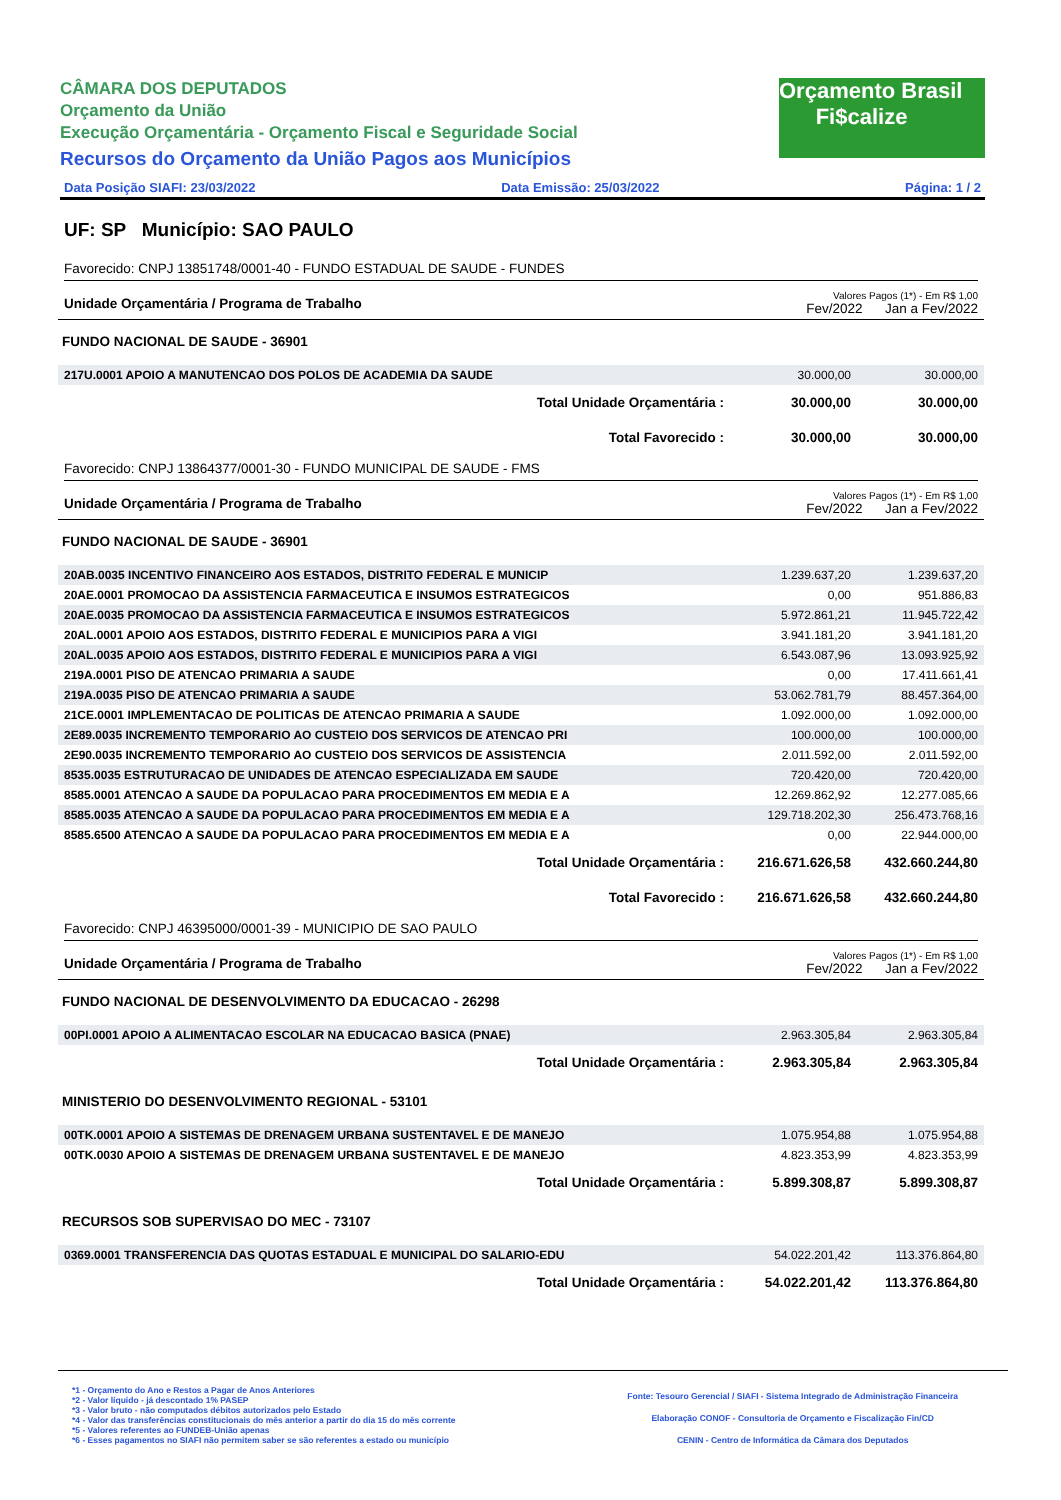CÂMARA DOS DEPUTADOS
Orçamento da União
Execução Orçamentária - Orçamento Fiscal e Seguridade Social
Recursos do Orçamento da União Pagos aos Municípios
Data Posição SIAFI: 23/03/2022 Data Emissão: 25/03/2022 Página: 1 / 2
Orçamento Brasil
Fi$calize
UF: SP Município: SAO PAULO
Favorecido: CNPJ 13851748/0001-40 - FUNDO ESTADUAL DE SAUDE - FUNDES
| Unidade Orçamentária / Programa de Trabalho | Valores Pagos (1*) - Em R$ 1,00 Fev/2022 Jan a Fev/2022 | |
| FUNDO NACIONAL DE SAUDE - 36901 | | |
| 217U.0001 APOIO A MANUTENCAO DOS POLOS DE ACADEMIA DA SAUDE | 30.000,00 | 30.000,00 |
| Total Unidade Orçamentária : | 30.000,00 | 30.000,00 |
| Total Favorecido : | 30.000,00 | 30.000,00 |
Favorecido: CNPJ 13864377/0001-30 - FUNDO MUNICIPAL DE SAUDE - FMS
| Unidade Orçamentária / Programa de Trabalho | Valores Pagos (1*) - Em R$ 1,00 Fev/2022 Jan a Fev/2022 | |
| FUNDO NACIONAL DE SAUDE - 36901 | | |
| 20AB.0035 INCENTIVO FINANCEIRO AOS ESTADOS, DISTRITO FEDERAL E MUNICIP | 1.239.637,20 | 1.239.637,20 |
| 20AE.0001 PROMOCAO DA ASSISTENCIA FARMACEUTICA E INSUMOS ESTRATEGICOS | 0,00 | 951.886,83 |
| 20AE.0035 PROMOCAO DA ASSISTENCIA FARMACEUTICA E INSUMOS ESTRATEGICOS | 5.972.861,21 | 11.945.722,42 |
| 20AL.0001 APOIO AOS ESTADOS, DISTRITO FEDERAL E MUNICIPIOS PARA A VIGI | 3.941.181,20 | 3.941.181,20 |
| 20AL.0035 APOIO AOS ESTADOS, DISTRITO FEDERAL E MUNICIPIOS PARA A VIGI | 6.543.087,96 | 13.093.925,92 |
| 219A.0001 PISO DE ATENCAO PRIMARIA A SAUDE | 0,00 | 17.411.661,41 |
| 219A.0035 PISO DE ATENCAO PRIMARIA A SAUDE | 53.062.781,79 | 88.457.364,00 |
| 21CE.0001 IMPLEMENTACAO DE POLITICAS DE ATENCAO PRIMARIA A SAUDE | 1.092.000,00 | 1.092.000,00 |
| 2E89.0035 INCREMENTO TEMPORARIO AO CUSTEIO DOS SERVICOS DE ATENCAO PRI | 100.000,00 | 100.000,00 |
| 2E90.0035 INCREMENTO TEMPORARIO AO CUSTEIO DOS SERVICOS DE ASSISTENCIA | 2.011.592,00 | 2.011.592,00 |
| 8535.0035 ESTRUTURACAO DE UNIDADES DE ATENCAO ESPECIALIZADA EM SAUDE | 720.420,00 | 720.420,00 |
| 8585.0001 ATENCAO A SAUDE DA POPULACAO PARA PROCEDIMENTOS EM MEDIA E A | 12.269.862,92 | 12.277.085,66 |
| 8585.0035 ATENCAO A SAUDE DA POPULACAO PARA PROCEDIMENTOS EM MEDIA E A | 129.718.202,30 | 256.473.768,16 |
| 8585.6500 ATENCAO A SAUDE DA POPULACAO PARA PROCEDIMENTOS EM MEDIA E A | 0,00 | 22.944.000,00 |
| Total Unidade Orçamentária : | 216.671.626,58 | 432.660.244,80 |
| Total Favorecido : | 216.671.626,58 | 432.660.244,80 |
Favorecido: CNPJ 46395000/0001-39 - MUNICIPIO DE SAO PAULO
| Unidade Orçamentária / Programa de Trabalho | Valores Pagos (1*) - Em R$ 1,00 Fev/2022 Jan a Fev/2022 | |
| FUNDO NACIONAL DE DESENVOLVIMENTO DA EDUCACAO - 26298 | | |
| 00PI.0001 APOIO A ALIMENTACAO ESCOLAR NA EDUCACAO BASICA (PNAE) | 2.963.305,84 | 2.963.305,84 |
| Total Unidade Orçamentária : | 2.963.305,84 | 2.963.305,84 |
| MINISTERIO DO DESENVOLVIMENTO REGIONAL - 53101 | | |
| 00TK.0001 APOIO A SISTEMAS DE DRENAGEM URBANA SUSTENTAVEL E DE MANEJO | 1.075.954,88 | 1.075.954,88 |
| 00TK.0030 APOIO A SISTEMAS DE DRENAGEM URBANA SUSTENTAVEL E DE MANEJO | 4.823.353,99 | 4.823.353,99 |
| Total Unidade Orçamentária : | 5.899.308,87 | 5.899.308,87 |
| RECURSOS SOB SUPERVISAO DO MEC - 73107 | | |
| 0369.0001 TRANSFERENCIA DAS QUOTAS ESTADUAL E MUNICIPAL DO SALARIO-EDU | 54.022.201,42 | 113.376.864,80 |
| Total Unidade Orçamentária : | 54.022.201,42 | 113.376.864,80 |
*1 - Orçamento do Ano e Restos a Pagar de Anos Anteriores
*2 - Valor líquido - já descontado 1% PASEP
*3 - Valor bruto - não computados débitos autorizados pelo Estado
*4 - Valor das transferências constitucionais do mês anterior a partir do dia 15 do mês corrente
*5 - Valores referentes ao FUNDEB-União apenas
*6 - Esses pagamentos no SIAFI não permitem saber se são referentes a estado ou município
Fonte: Tesouro Gerencial / SIAFI - Sistema Integrado de Administração Financeira
Elaboração CONOF - Consultoria de Orçamento e Fiscalização Fin/CD
CENIN - Centro de Informática da Câmara dos Deputados